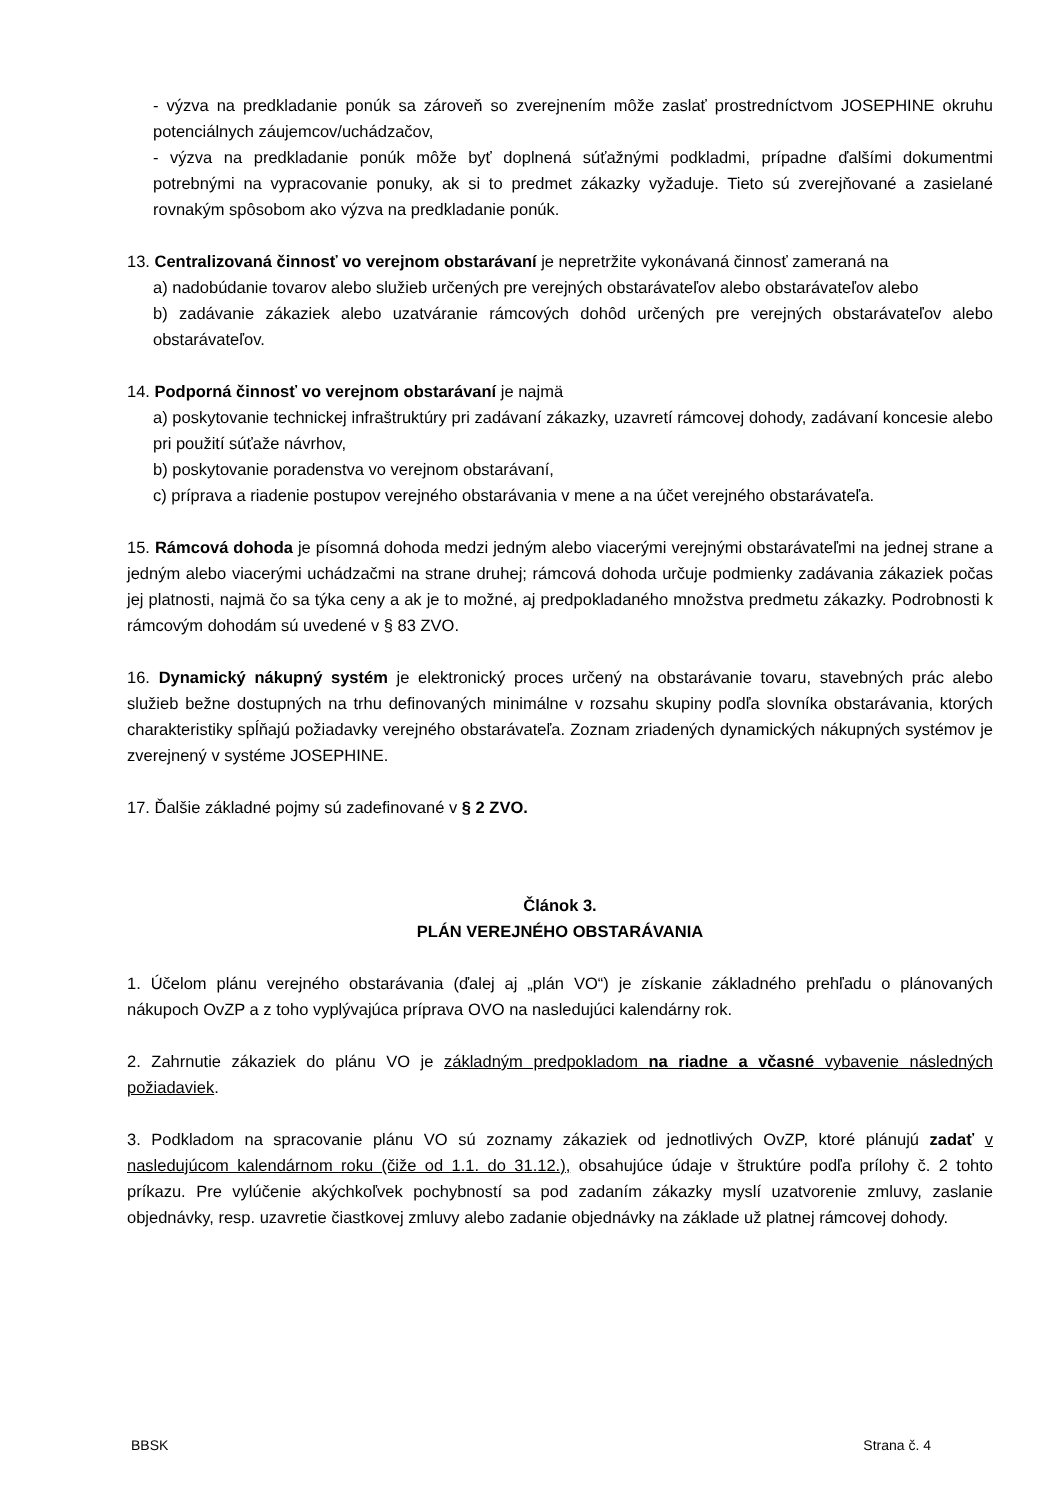- výzva na predkladanie ponúk sa zároveň so zverejnením môže zaslať prostredníctvom JOSEPHINE okruhu potenciálnych záujemcov/uchádzačov,
- výzva na predkladanie ponúk môže byť doplnená súťažnými podkladmi, prípadne ďalšími dokumentmi potrebnými na vypracovanie ponuky, ak si to predmet zákazky vyžaduje. Tieto sú zverejňované a zasielané rovnakým spôsobom ako výzva na predkladanie ponúk.
13. Centralizovaná činnosť vo verejnom obstarávaní je nepretržite vykonávaná činnosť zameraná na
a) nadobúdanie tovarov alebo služieb určených pre verejných obstarávateľov alebo obstarávateľov alebo
b) zadávanie zákaziek alebo uzatváranie rámcových dohôd určených pre verejných obstarávateľov alebo obstarávateľov.
14. Podporná činnosť vo verejnom obstarávaní je najmä
a) poskytovanie technickej infraštruktúry pri zadávaní zákazky, uzavretí rámcovej dohody, zadávaní koncesie alebo pri použití súťaže návrhov,
b) poskytovanie poradenstva vo verejnom obstarávaní,
c) príprava a riadenie postupov verejného obstarávania v mene a na účet verejného obstarávateľa.
15. Rámcová dohoda je písomná dohoda medzi jedným alebo viacerými verejnými obstarávateľmi na jednej strane a jedným alebo viacerými uchádzačmi na strane druhej; rámcová dohoda určuje podmienky zadávania zákaziek počas jej platnosti, najmä čo sa týka ceny a ak je to možné, aj predpokladaného množstva predmetu zákazky. Podrobnosti k rámcovým dohodám sú uvedené v § 83 ZVO.
16. Dynamický nákupný systém je elektronický proces určený na obstarávanie tovaru, stavebných prác alebo služieb bežne dostupných na trhu definovaných minimálne v rozsahu skupiny podľa slovníka obstarávania, ktorých charakteristiky spĺňajú požiadavky verejného obstarávateľa. Zoznam zriadených dynamických nákupných systémov je zverejnený v systéme JOSEPHINE.
17. Ďalšie základné pojmy sú zadefinované v § 2 ZVO.
Článok 3.
PLÁN VEREJNÉHO OBSTARÁVANIA
1. Účelom plánu verejného obstarávania (ďalej aj „plán VO“) je získanie základného prehľadu o plánovaných nákupoch OvZP a z toho vyplývajúca príprava OVO na nasledujúci kalendárny rok.
2. Zahrnutie zákaziek do plánu VO je základným predpokladom na riadne a včasné vybavenie následných požiadaviek.
3. Podkladom na spracovanie plánu VO sú zoznamy zákaziek od jednotlivých OvZP, ktoré plánujú zadať v nasledujúcom kalendárnom roku (čiže od 1.1. do 31.12.), obsahujúce údaje v štruktúre podľa prílohy č. 2 tohto príkazu. Pre vylúčenie akýchkoľvek pochybností sa pod zadaním zákazky myslí uzatvorenie zmluvy, zaslanie objednávky, resp. uzavretie čiastkovej zmluvy alebo zadanie objednávky na základe už platnej rámcovej dohody.
BBSK Strana č. 4